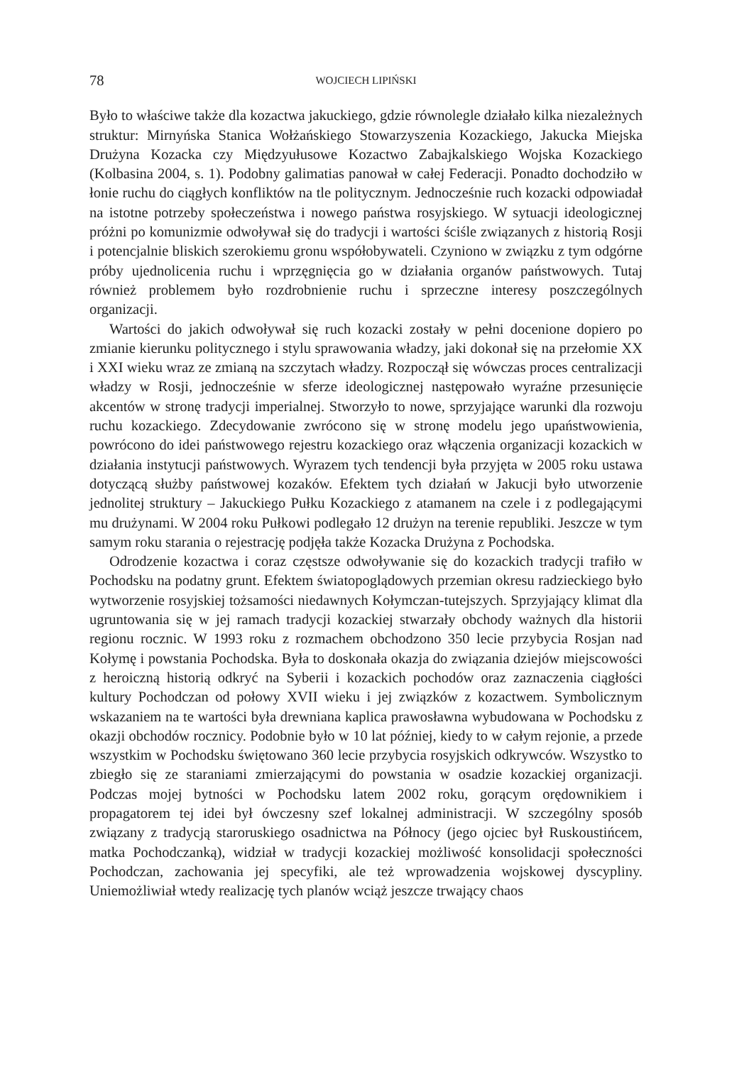78 WOJCIECH LIPIŃSKI
Było to właściwe także dla kozactwa jakuckiego, gdzie równolegle działało kilka niezależnych struktur: Mirnyńska Stanica Wołżańskiego Stowarzyszenia Kozackiego, Jakucka Miejska Drużyna Kozacka czy Międzyułusowe Kozactwo Zabajkalskiego Wojska Kozackiego (Kolbasina 2004, s. 1). Podobny galimatias panował w całej Federacji. Ponadto dochodziło w łonie ruchu do ciągłych konfliktów na tle politycznym. Jednocześnie ruch kozacki odpowiadał na istotne potrzeby społeczeństwa i nowego państwa rosyjskiego. W sytuacji ideologicznej próżni po komunizmie odwoływał się do tradycji i wartości ściśle związanych z historią Rosji i potencjalnie bliskich szerokiemu gronu współobywateli. Czyniono w związku z tym odgórne próby ujednolicenia ruchu i wprzęgnięcia go w działania organów państwowych. Tutaj również problemem było rozdrobnienie ruchu i sprzeczne interesy poszczególnych organizacji.
Wartości do jakich odwoływał się ruch kozacki zostały w pełni docenione dopiero po zmianie kierunku politycznego i stylu sprawowania władzy, jaki dokonał się na przełomie XX i XXI wieku wraz ze zmianą na szczytach władzy. Rozpoczął się wówczas proces centralizacji władzy w Rosji, jednocześnie w sferze ideologicznej następowało wyraźne przesunięcie akcentów w stronę tradycji imperialnej. Stworzyło to nowe, sprzyjające warunki dla rozwoju ruchu kozackiego. Zdecydowanie zwrócono się w stronę modelu jego upaństwowienia, powrócono do idei państwowego rejestru kozackiego oraz włączenia organizacji kozackich w działania instytucji państwowych. Wyrazem tych tendencji była przyjęta w 2005 roku ustawa dotyczącą służby państwowej kozaków. Efektem tych działań w Jakucji było utworzenie jednolitej struktury – Jakuckiego Pułku Kozackiego z atamanem na czele i z podlegającymi mu drużynami. W 2004 roku Pułkowi podlegało 12 drużyn na terenie republiki. Jeszcze w tym samym roku starania o rejestrację podjęła także Kozacka Drużyna z Pochodska.
Odrodzenie kozactwa i coraz częstsze odwoływanie się do kozackich tradycji trafiło w Pochodsku na podatny grunt. Efektem światopoglądowych przemian okresu radzieckiego było wytworzenie rosyjskiej tożsamości niedawnych Kołymczan-tutejszych. Sprzyjający klimat dla ugruntowania się w jej ramach tradycji kozackiej stwarzały obchody ważnych dla historii regionu rocznic. W 1993 roku z rozmachem obchodzono 350 lecie przybycia Rosjan nad Kołymę i powstania Pochodska. Była to doskonała okazja do związania dziejów miejscowości z heroiczną historią odkryć na Syberii i kozackich pochodów oraz zaznaczenia ciągłości kultury Pochodczan od połowy XVII wieku i jej związków z kozactwem. Symbolicznym wskazaniem na te wartości była drewniana kaplica prawosławna wybudowana w Pochodsku z okazji obchodów rocznicy. Podobnie było w 10 lat później, kiedy to w całym rejonie, a przede wszystkim w Pochodsku świętowano 360 lecie przybycia rosyjskich odkrywców. Wszystko to zbiegło się ze staraniami zmierzającymi do powstania w osadzie kozackiej organizacji. Podczas mojej bytności w Pochodsku latem 2002 roku, gorącym orędownikiem i propagatorem tej idei był ówczesny szef lokalnej administracji. W szczególny sposób związany z tradycją staroruskiego osadnictwa na Północy (jego ojciec był Ruskoustińcem, matka Pochodczanką), widział w tradycji kozackiej możliwość konsolidacji społeczności Pochodczan, zachowania jej specyfiki, ale też wprowadzenia wojskowej dyscypliny. Uniemożliwiał wtedy realizację tych planów wciąż jeszcze trwający chaos